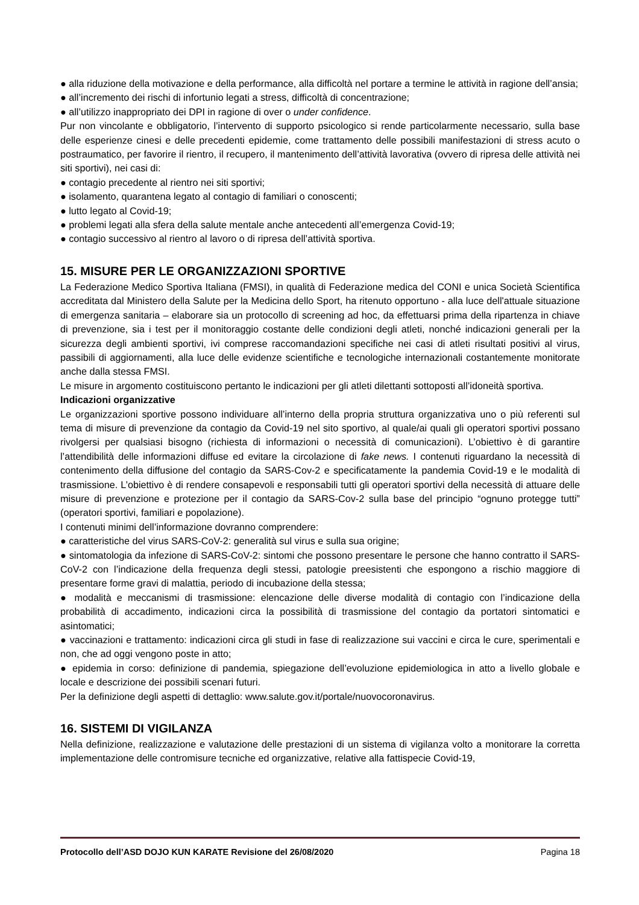● alla riduzione della motivazione e della performance, alla difficoltà nel portare a termine le attività in ragione dell’ansia;
● all’incremento dei rischi di infortunio legati a stress, difficoltà di concentrazione;
● all’utilizzo inappropriato dei DPI in ragione di over o under confidence.
Pur non vincolante e obbligatorio, l’intervento di supporto psicologico si rende particolarmente necessario, sulla base delle esperienze cinesi e delle precedenti epidemie, come trattamento delle possibili manifestazioni di stress acuto o postraumatico, per favorire il rientro, il recupero, il mantenimento dell’attività lavorativa (ovvero di ripresa delle attività nei siti sportivi), nei casi di:
● contagio precedente al rientro nei siti sportivi;
● isolamento, quarantena legato al contagio di familiari o conoscenti;
● lutto legato al Covid-19;
● problemi legati alla sfera della salute mentale anche antecedenti all’emergenza Covid-19;
● contagio successivo al rientro al lavoro o di ripresa dell’attività sportiva.
15. MISURE PER LE ORGANIZZAZIONI SPORTIVE
La Federazione Medico Sportiva Italiana (FMSI), in qualità di Federazione medica del CONI e unica Società Scientifica accreditata dal Ministero della Salute per la Medicina dello Sport, ha ritenuto opportuno - alla luce dell'attuale situazione di emergenza sanitaria – elaborare sia un protocollo di screening ad hoc, da effettuarsi prima della ripartenza in chiave di prevenzione, sia i test per il monitoraggio costante delle condizioni degli atleti, nonché indicazioni generali per la sicurezza degli ambienti sportivi, ivi comprese raccomandazioni specifiche nei casi di atleti risultati positivi al virus, passibili di aggiornamenti, alla luce delle evidenze scientifiche e tecnologiche internazionali costantemente monitorate anche dalla stessa FMSI.
Le misure in argomento costituiscono pertanto le indicazioni per gli atleti dilettanti sottoposti all’idoneità sportiva.
Indicazioni organizzative
Le organizzazioni sportive possono individuare all’interno della propria struttura organizzativa uno o più referenti sul tema di misure di prevenzione da contagio da Covid-19 nel sito sportivo, al quale/ai quali gli operatori sportivi possano rivolgersi per qualsiasi bisogno (richiesta di informazioni o necessità di comunicazioni). L’obiettivo è di garantire l’attendibilità delle informazioni diffuse ed evitare la circolazione di fake news. I contenuti riguardano la necessità di contenimento della diffusione del contagio da SARS-Cov-2 e specificatamente la pandemia Covid-19 e le modalità di trasmissione. L’obiettivo è di rendere consapevoli e responsabili tutti gli operatori sportivi della necessità di attuare delle misure di prevenzione e protezione per il contagio da SARS-Cov-2 sulla base del principio “ognuno protegge tutti” (operatori sportivi, familiari e popolazione).
I contenuti minimi dell’informazione dovranno comprendere:
● caratteristiche del virus SARS-CoV-2: generalità sul virus e sulla sua origine;
● sintomatologia da infezione di SARS-CoV-2: sintomi che possono presentare le persone che hanno contratto il SARS-CoV-2 con l’indicazione della frequenza degli stessi, patologie preesistenti che espongono a rischio maggiore di presentare forme gravi di malattia, periodo di incubazione della stessa;
● modalità e meccanismi di trasmissione: elencazione delle diverse modalità di contagio con l’indicazione della probabilità di accadimento, indicazioni circa la possibilità di trasmissione del contagio da portatori sintomatici e asintomatici;
● vaccinazioni e trattamento: indicazioni circa gli studi in fase di realizzazione sui vaccini e circa le cure, sperimentali e non, che ad oggi vengono poste in atto;
● epidemia in corso: definizione di pandemia, spiegazione dell’evoluzione epidemiologica in atto a livello globale e locale e descrizione dei possibili scenari futuri.
Per la definizione degli aspetti di dettaglio: www.salute.gov.it/portale/nuovocoronavirus.
16. SISTEMI DI VIGILANZA
Nella definizione, realizzazione e valutazione delle prestazioni di un sistema di vigilanza volto a monitorare la corretta implementazione delle contromisure tecniche ed organizzative, relative alla fattispecie Covid-19,
Protocollo dell’ASD DOJO KUN KARATE Revisione del 26/08/2020 Pagina 18